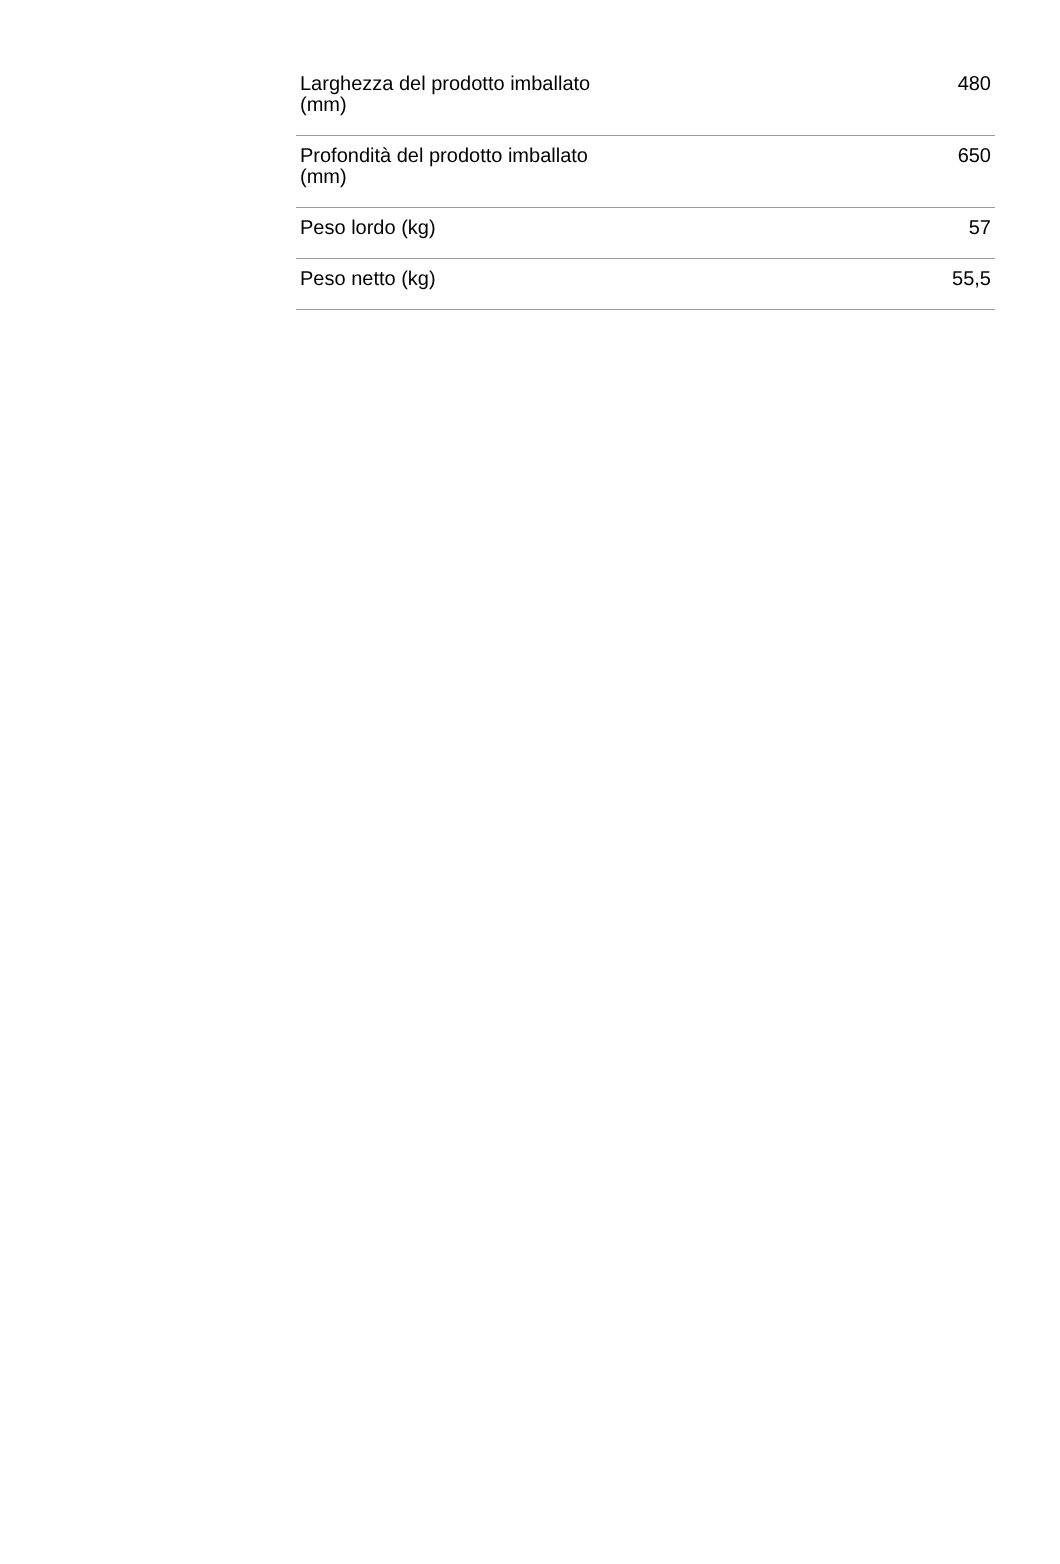| Larghezza del prodotto imballato (mm) | 480 |
| Profondità del prodotto imballato (mm) | 650 |
| Peso lordo (kg) | 57 |
| Peso netto (kg) | 55,5 |